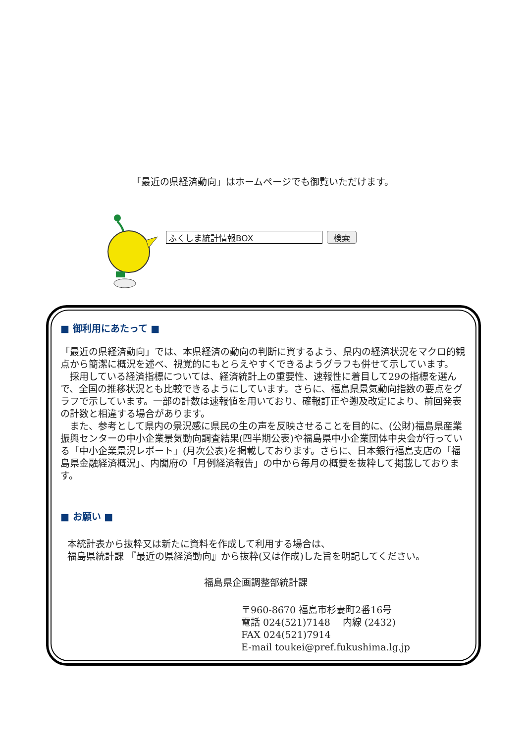「最近の県経済動向」はホームページでも御覧いただけます。
ふくしま統計情報BOX 検索
■ 御利用にあたって ■
「最近の県経済動向」では、本県経済の動向の判断に資するよう、県内の経済状況をマクロ的観点から簡潔に概況を述べ、視覚的にもとらえやすくできるようグラフも併せて示しています。
　採用している経済指標については、経済統計上の重要性、速報性に着目して29の指標を選んで、全国の推移状況とも比較できるようにしています。さらに、福島県景気動向指数の要点をグラフで示しています。一部の計数は速報値を用いており、確報訂正や遡及改定により、前回発表の計数と相違する場合があります。
　また、参考として県内の景況感に県民の生の声を反映させることを目的に、(公財)福島県産業振興センターの中小企業景気動向調査結果(四半期公表)や福島県中小企業団体中央会が行っている「中小企業景況レポート」(月次公表)を掲載しております。さらに、日本銀行福島支店の「福島県金融経済概況」、内閣府の「月例経済報告」の中から毎月の概要を抜粋して掲載しております。
■ お願い ■
本統計表から抜粋又は新たに資料を作成して利用する場合は、
福島県統計課 『最近の県経済動向』から抜粋(又は作成)した旨を明記してください。
福島県企画調整部統計課
〒960-8670 福島市杉妻町2番16号
電話 024(521)7148 　内線 (2432)
FAX 024(521)7914
E-mail toukei@pref.fukushima.lg.jp